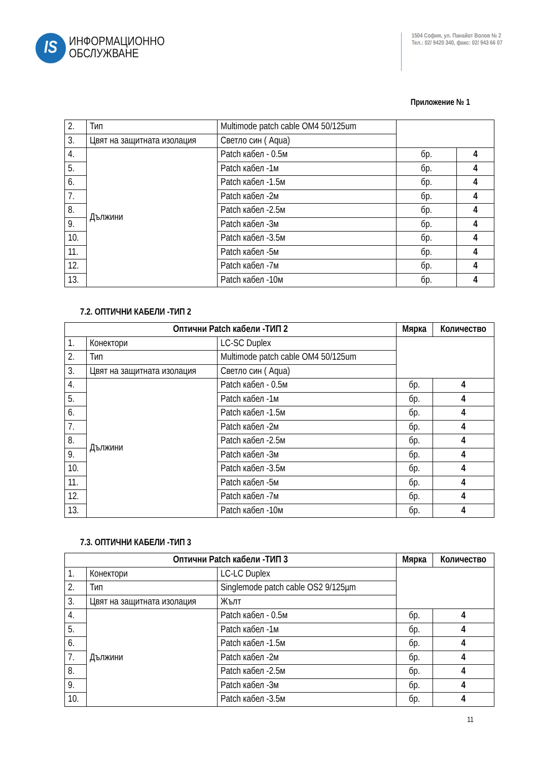IS
ИНФОРМАЦИОННО
ОБСЛУЖВАНЕ
1504 София, ул. Панайот Волов № 2
Тел.: 02/ 9420 340, факс: 02/ 943 66 07
Приложение № 1
| 2. | Тип | Multimode patch cable OM4 50/125um | | |
| 3. | Цвят на защитната изолация | Светло син ( Aqua) | | |
| 4. | Дължини | Patch кабел - 0.5м | бр. | 4 |
| 5. | | Patch кабел -1м | бр. | 4 |
| 6. | | Patch кабел -1.5м | бр. | 4 |
| 7. | | Patch кабел -2м | бр. | 4 |
| 8. | | Patch кабел -2.5м | бр. | 4 |
| 9. | | Patch кабел -3м | бр. | 4 |
| 10. | | Patch кабел -3.5м | бр. | 4 |
| 11. | | Patch кабел -5м | бр. | 4 |
| 12. | | Patch кабел -7м | бр. | 4 |
| 13. | | Patch кабел -10м | бр. | 4 |
7.2. ОПТИЧНИ КАБЕЛИ -ТИП 2
| Оптични Patch кабели -ТИП 2 | | | Мярка | Количество |
| --- | --- | --- | --- | --- |
| 1. | Конектори | LC-SC Duplex | | |
| 2. | Тип | Multimode patch cable OM4 50/125um | | |
| 3. | Цвят на защитната изолация | Светло син ( Aqua) | | |
| 4. | Дължини | Patch кабел - 0.5м | бр. | 4 |
| 5. | | Patch кабел -1м | бр. | 4 |
| 6. | | Patch кабел -1.5м | бр. | 4 |
| 7. | | Patch кабел -2м | бр. | 4 |
| 8. | | Patch кабел -2.5м | бр. | 4 |
| 9. | | Patch кабел -3м | бр. | 4 |
| 10. | | Patch кабел -3.5м | бр. | 4 |
| 11. | | Patch кабел -5м | бр. | 4 |
| 12. | | Patch кабел -7м | бр. | 4 |
| 13. | | Patch кабел -10м | бр. | 4 |
7.3. ОПТИЧНИ КАБЕЛИ -ТИП 3
| Оптични Patch кабели -ТИП 3 | | | Мярка | Количество |
| --- | --- | --- | --- | --- |
| 1. | Конектори | LC-LC Duplex | | |
| 2. | Тип | Singlemode patch cable OS2 9/125µm | | |
| 3. | Цвят на защитната изолация | Жълт | | |
| 4. | Дължини | Patch кабел - 0.5м | бр. | 4 |
| 5. | | Patch кабел -1м | бр. | 4 |
| 6. | | Patch кабел -1.5м | бр. | 4 |
| 7. | | Patch кабел -2м | бр. | 4 |
| 8. | | Patch кабел -2.5м | бр. | 4 |
| 9. | | Patch кабел -3м | бр. | 4 |
| 10. | | Patch кабел -3.5м | бр. | 4 |
11